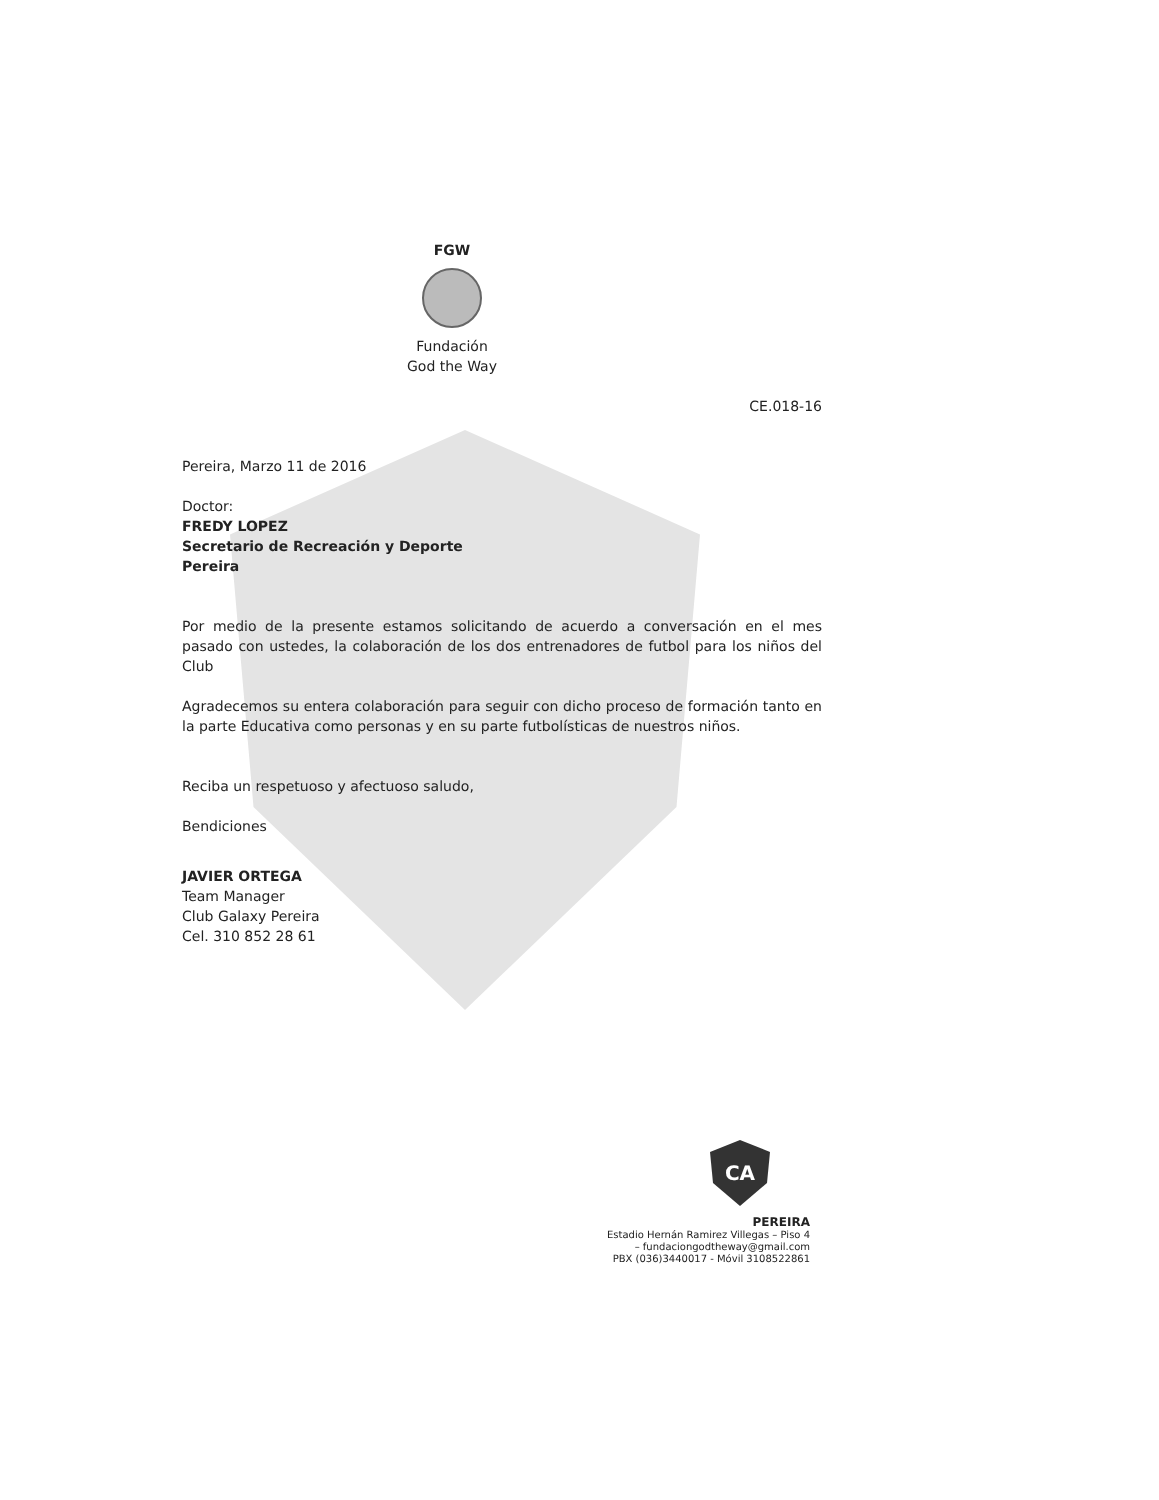FGW
Fundación
God the Way
CE.018-16
Pereira, Marzo 11 de 2016
Doctor:
FREDY LOPEZ
Secretario de Recreación y Deporte
Pereira
Por medio de la presente estamos solicitando de acuerdo a conversación en el mes pasado con ustedes, la colaboración de los dos entrenadores de futbol para los niños del Club
Agradecemos su entera colaboración para seguir con dicho proceso de formación tanto en la parte Educativa como personas y en su parte futbolísticas de nuestros niños.
Reciba un respetuoso y afectuoso saludo,
Bendiciones
JAVIER ORTEGA
Team Manager
Club Galaxy Pereira
Cel. 310 852 28 61
CA
PEREIRA
Estadio Hernán Ramirez Villegas – Piso 4
– fundaciongodtheway@gmail.com
PBX (036)3440017 - Móvil 3108522861